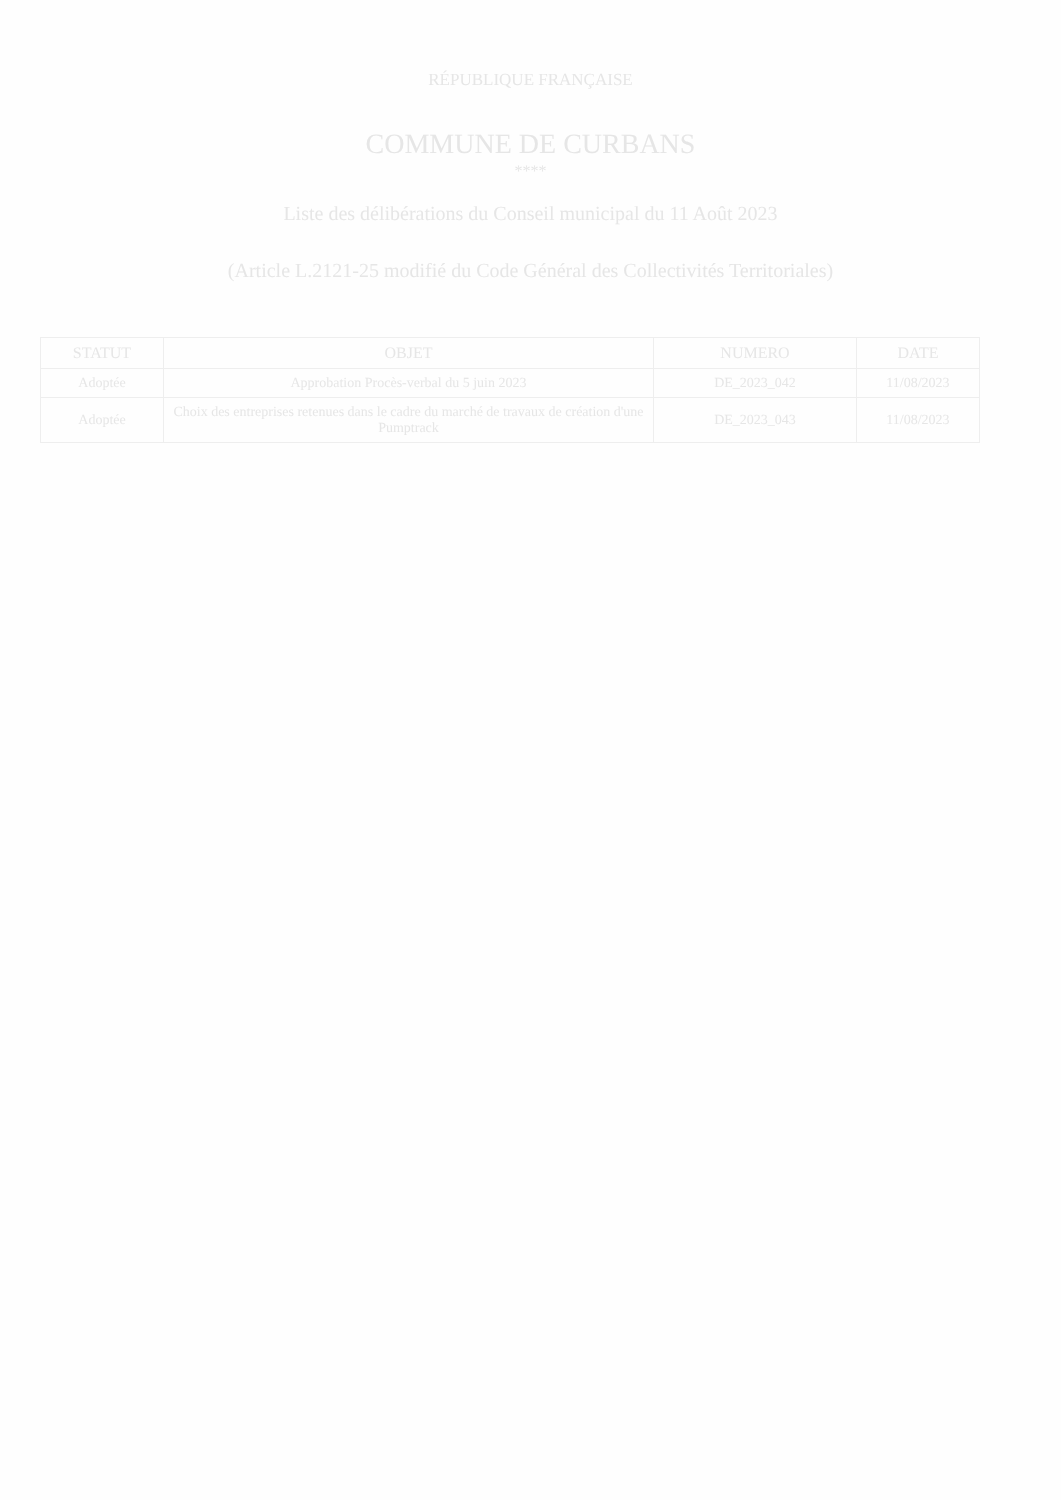RÉPUBLIQUE FRANÇAISE
COMMUNE DE CURBANS
****
Liste des délibérations du Conseil municipal du 11 Août 2023
(Article L.2121-25 modifié du Code Général des Collectivités Territoriales)
| STATUT | OBJET | NUMERO | DATE |
| --- | --- | --- | --- |
| Adoptée | Approbation Procès-verbal du 5 juin 2023 | DE_2023_042 | 11/08/2023 |
| Adoptée | Choix des entreprises retenues dans le cadre du marché de travaux de création d'une Pumptrack | DE_2023_043 | 11/08/2023 |